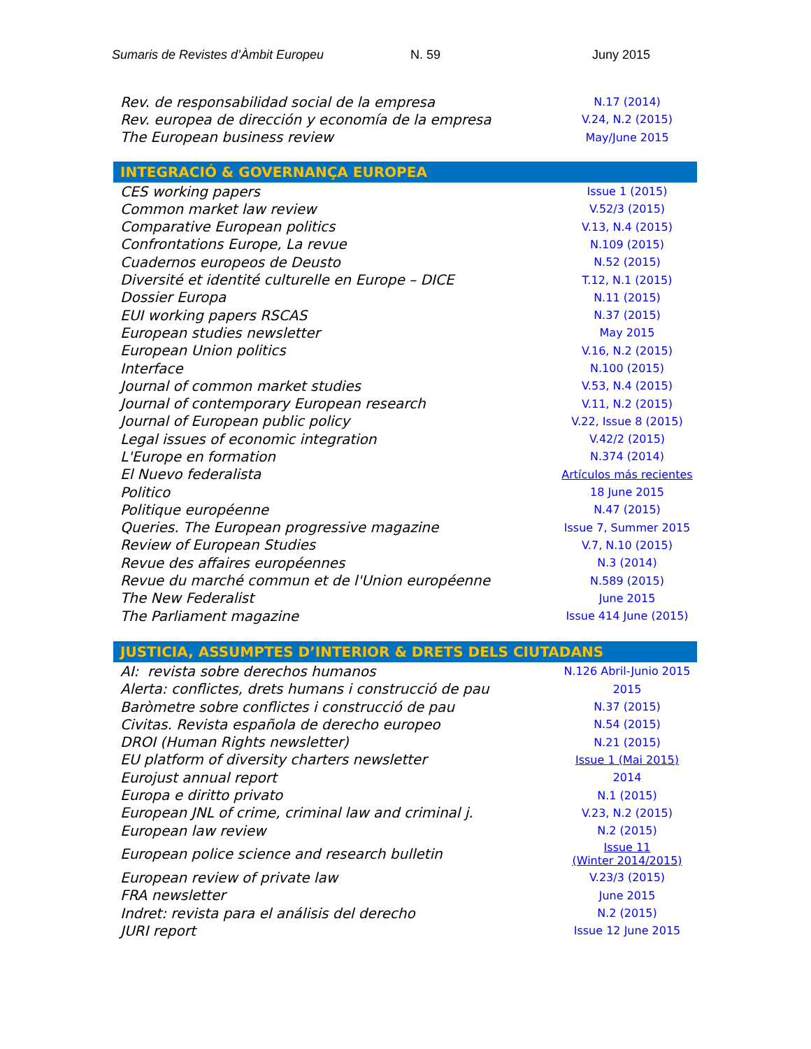Sumaris de Revistes d’Àmbit Europeu N. 59 Juny 2015
| Rev. de responsabilidad social de la empresa | N.17 (2014) |
| Rev. europea de dirección y economía de la empresa | V.24, N.2 (2015) |
| The European business review | May/June 2015 |
| INTEGRACIÓ & GOVERNANÇA EUROPEA | |
| --- | --- |
| CES working papers | Issue 1 (2015) |
| Common market law review | V.52/3 (2015) |
| Comparative European politics | V.13, N.4 (2015) |
| Confrontations Europe, La revue | N.109 (2015) |
| Cuadernos europeos de Deusto | N.52 (2015) |
| Diversité et identité culturelle en Europe – DICE | T.12, N.1 (2015) |
| Dossier Europa | N.11 (2015) |
| EUI working papers RSCAS | N.37 (2015) |
| European studies newsletter | May 2015 |
| European Union politics | V.16, N.2 (2015) |
| Interface | N.100 (2015) |
| Journal of common market studies | V.53, N.4 (2015) |
| Journal of contemporary European research | V.11, N.2 (2015) |
| Journal of European public policy | V.22, Issue 8 (2015) |
| Legal issues of economic integration | V.42/2 (2015) |
| L'Europe en formation | N.374 (2014) |
| El Nuevo federalista | Artículos más recientes |
| Politico | 18 June 2015 |
| Politique européenne | N.47 (2015) |
| Queries. The European progressive magazine | Issue 7, Summer 2015 |
| Review of European Studies | V.7, N.10 (2015) |
| Revue des affaires européennes | N.3 (2014) |
| Revue du marché commun et de l'Union européenne | N.589 (2015) |
| The New Federalist | June 2015 |
| The Parliament magazine | Issue 414 June (2015) |
| JUSTICIA, ASSUMPTES D’INTERIOR & DRETS DELS CIUTADANS | |
| --- | --- |
| AI: revista sobre derechos humanos | N.126 Abril-Junio 2015 |
| Alerta: conflictes, drets humans i construcció de pau | 2015 |
| Baròmetre sobre conflictes i construcció de pau | N.37 (2015) |
| Civitas. Revista española de derecho europeo | N.54 (2015) |
| DROI (Human Rights newsletter) | N.21 (2015) |
| EU platform of diversity charters newsletter | Issue 1 (Mai 2015) |
| Eurojust annual report | 2014 |
| Europa e diritto privato | N.1 (2015) |
| European JNL of crime, criminal law and criminal j. | V.23, N.2 (2015) |
| European law review | N.2 (2015) |
| European police science and research bulletin | Issue 11 (Winter 2014/2015) |
| European review of private law | V.23/3 (2015) |
| FRA newsletter | June 2015 |
| Indret: revista para el análisis del derecho | N.2 (2015) |
| JURI report | Issue 12 June 2015 |